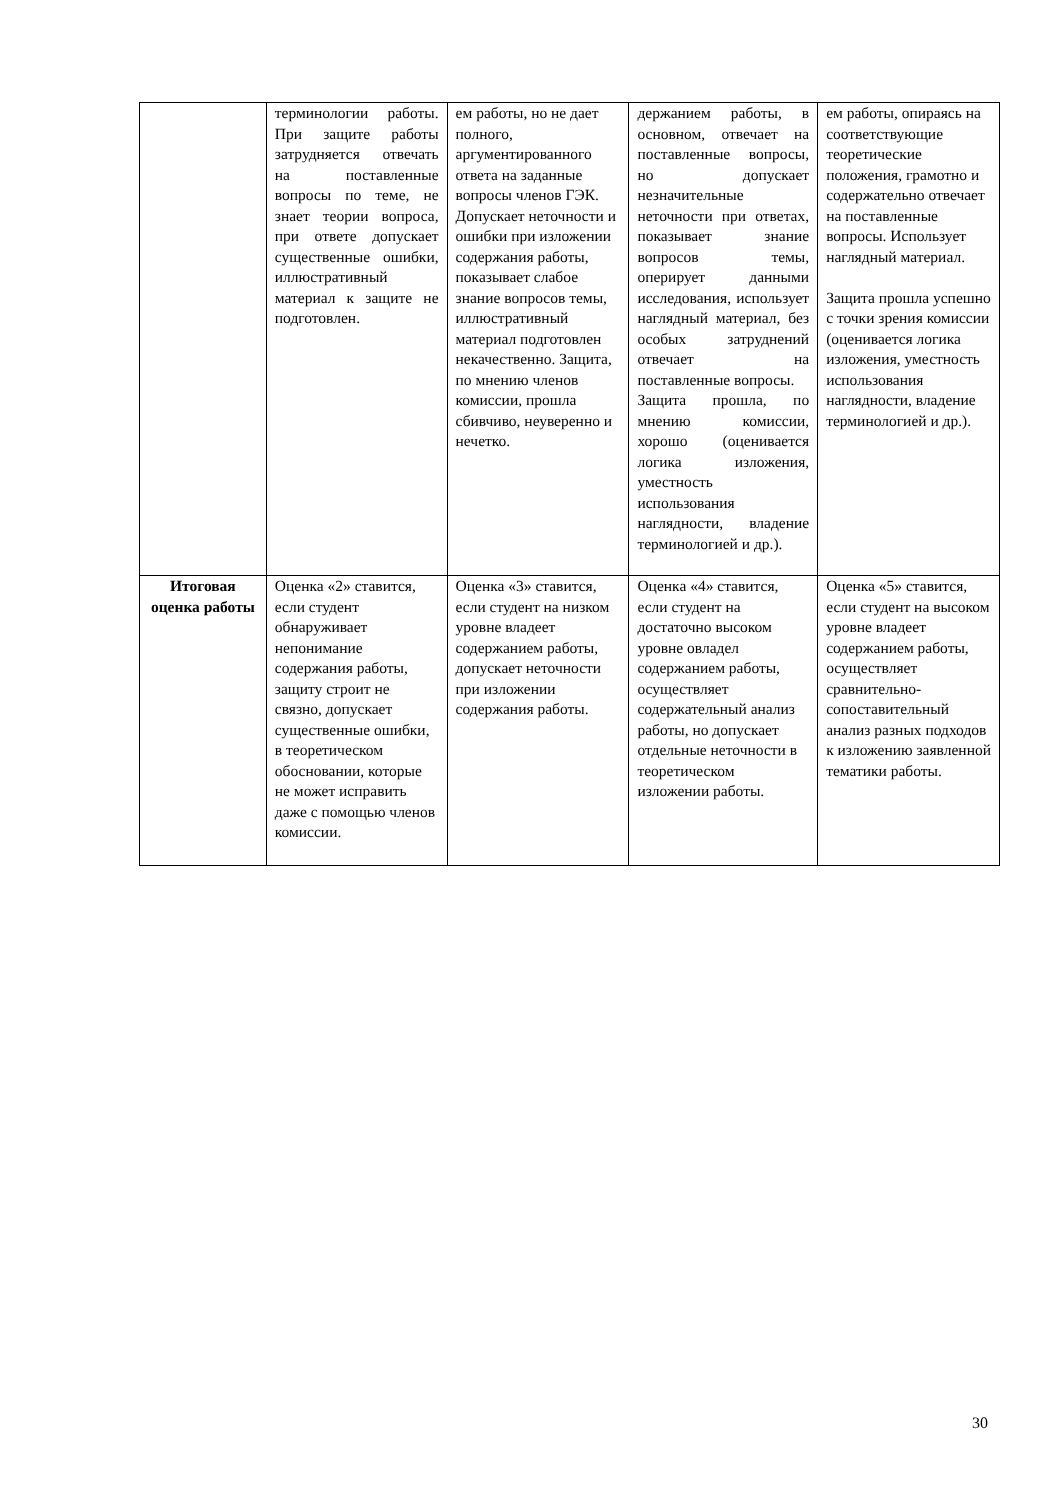| | терминологии работы. При защите работы затрудняется отвечать на поставленные вопросы по теме, не знает теории вопроса, при ответе допускает существенные ошибки, иллюстративный материал к защите не подготовлен. | ем работы, но не дает полного, аргументированного ответа на заданные вопросы членов ГЭК. Допускает неточности и ошибки при изложении содержания работы, показывает слабое знание вопросов темы, иллюстративный материал подготовлен некачественно. Защита, по мнению членов комиссии, прошла сбивчиво, неуверенно и нечетко. | держанием работы, в основном, отвечает на поставленные вопросы, но допускает незначительные неточности при ответах, показывает знание вопросов темы, оперирует данными исследования, использует наглядный материал, без особых затруднений отвечает на поставленные вопросы. Защита прошла, по мнению комиссии, хорошо (оценивается логика изложения, уместность использования наглядности, владение терминологией и др.). | ем работы, опираясь на соответствующие теоретические положения, грамотно и содержательно отвечает на поставленные вопросы. Использует наглядный материал. Защита прошла успешно с точки зрения комиссии (оценивается логика изложения, уместность использования наглядности, владение терминологией и др.). |
| Итоговая оценка работы | Оценка «2» ставится, если студент обнаруживает непонимание содержания работы, защиту строит не связно, допускает существенные ошибки, в теоретическом обосновании, которые не может исправить даже с помощью членов комиссии. | Оценка «3» ставится, если студент на низком уровне владеет содержанием работы, допускает неточности при изложении содержания работы. | Оценка «4» ставится, если студент на достаточно высоком уровне овладел содержанием работы, осуществляет содержательный анализ работы, но допускает отдельные неточности в теоретическом изложении работы. | Оценка «5» ставится, если студент на высоком уровне владеет содержанием работы, осуществляет сравнительно-сопоставительный анализ разных подходов к изложению заявленной тематики работы. |
30